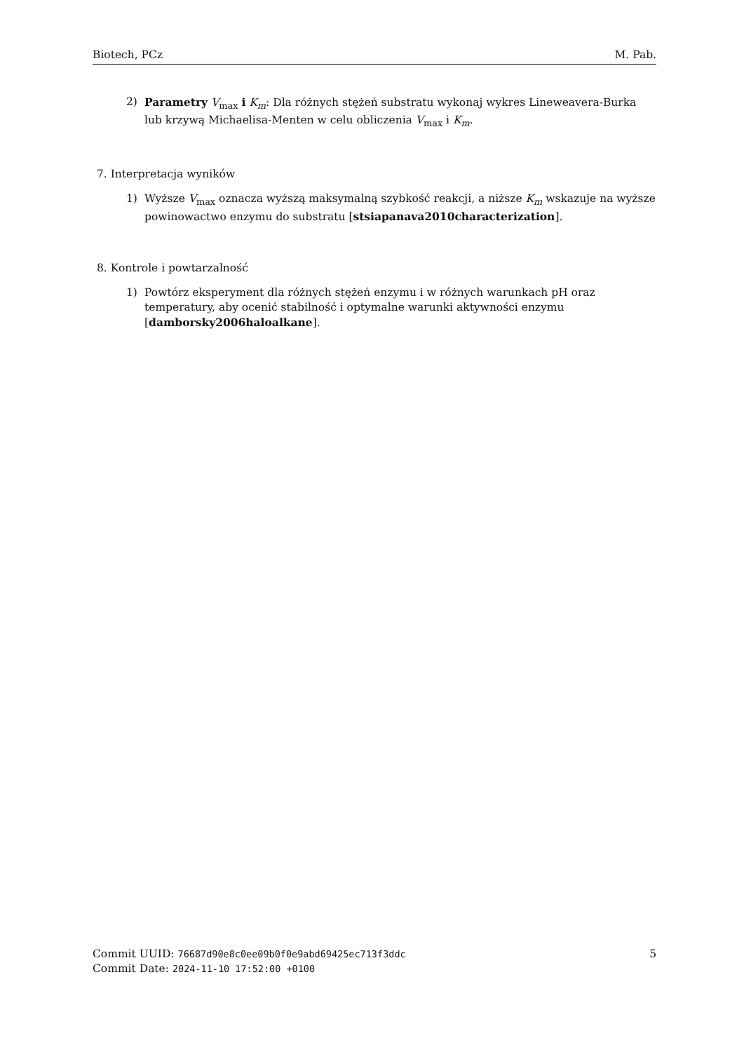Biotech, PCz M. Pab.
2) Parametry V<sub>max</sub> i K<sub>m</sub>: Dla różnych stężeń substratu wykonaj wykres Lineweavera-Burka lub krzywą Michaelisa-Menten w celu obliczenia V<sub>max</sub> i K<sub>m</sub>.
7. Interpretacja wyników
1) Wyższe V<sub>max</sub> oznacza wyższą maksymalną szybkość reakcji, a niższe K<sub>m</sub> wskazuje na wyższe powinowactwo enzymu do substratu [stsiapanava2010characterization].
8. Kontrole i powtarzalność
1) Powtórz eksperyment dla różnych stężeń enzymu i w różnych warunkach pH oraz temperatury, aby ocenić stabilność i optymalne warunki aktywności enzymu [damborsky2006haloalkane].
Commit UUID: 76687d90e8c0ee09b0f0e9abd69425ec713f3ddc
Commit Date: 2024-11-10 17:52:00 +0100
5